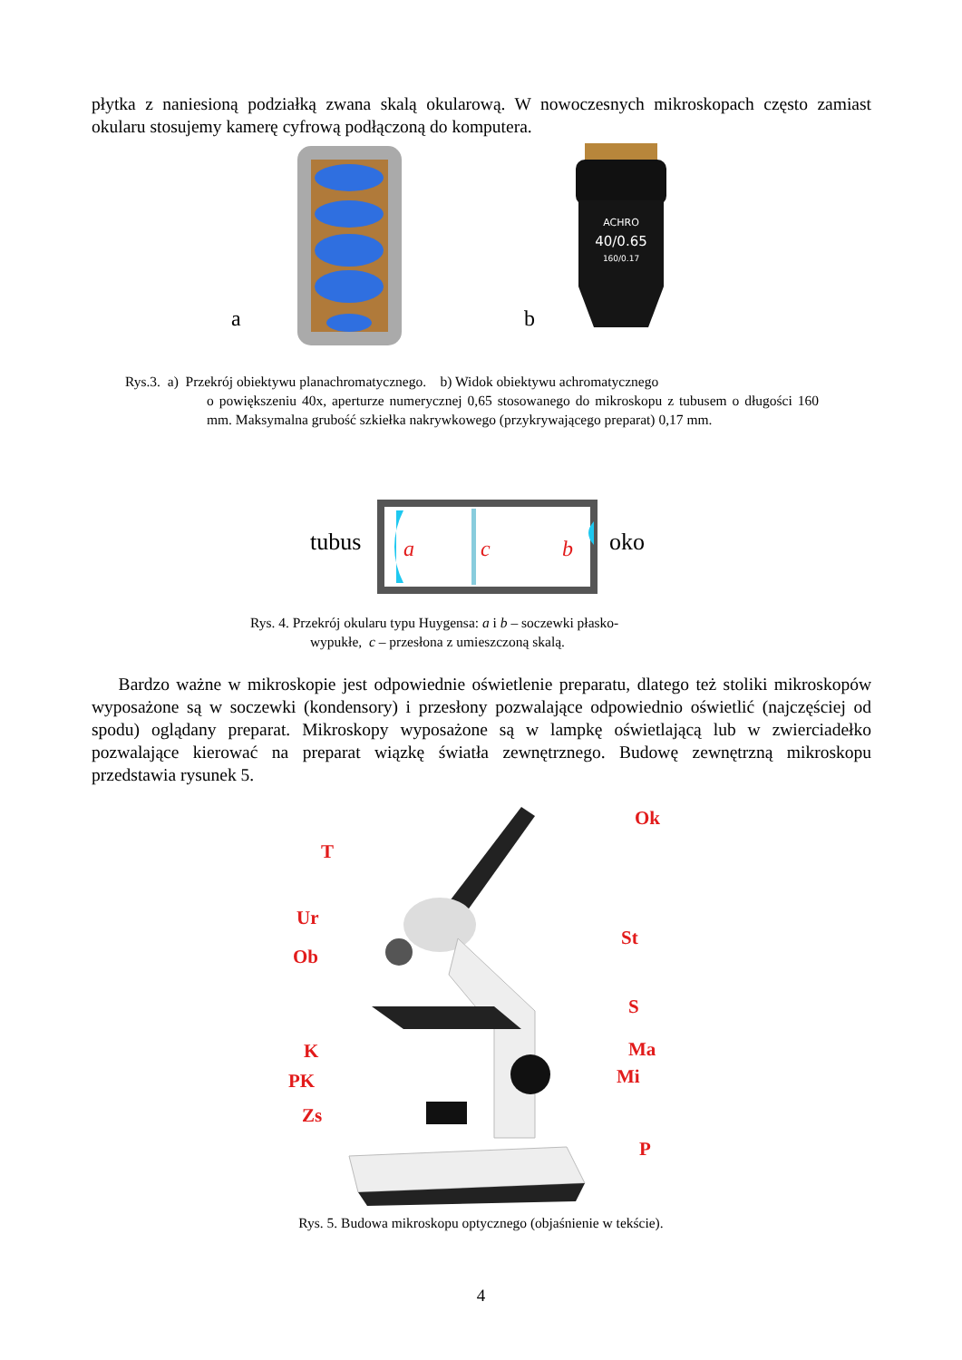płytka z naniesioną podziałką zwana skalą okularową. W nowoczesnych mikroskopach często zamiast okularu stosujemy kamerę cyfrową podłączoną do komputera.
a b
ACHRO
40/0.65
160/0.17
Rys.3. a) Przekrój obiektywu planachromatycznego. b) Widok obiektywu achromatycznego
o powiększeniu 40x, aperturze numerycznej 0,65 stosowanego do mikroskopu z tubusem o długości 160 mm. Maksymalna grubość szkiełka nakrywkowego (przykrywającego preparat) 0,17 mm.
tubus
a
c
b
oko
Rys. 4. Przekrój okularu typu Huygensa: a i b – soczewki płasko-
wypukłe, c – przesłona z umieszczoną skalą.
Bardzo ważne w mikroskopie jest odpowiednie oświetlenie preparatu, dlatego też stoliki mikroskopów wyposażone są w soczewki (kondensory) i przesłony pozwalające odpowiednio oświetlić (najczęściej od spodu) oglądany preparat. Mikroskopy wyposażone są w lampkę oświetlającą lub w zwierciadełko pozwalające kierować na preparat wiązkę światła zewnętrznego. Budowę zewnętrzną mikroskopu przedstawia rysunek 5.
T
Ur
Ob
K
PK
Zs
Ok
St
S
Ma
Mi
P
Rys. 5. Budowa mikroskopu optycznego (objaśnienie w tekście).
4